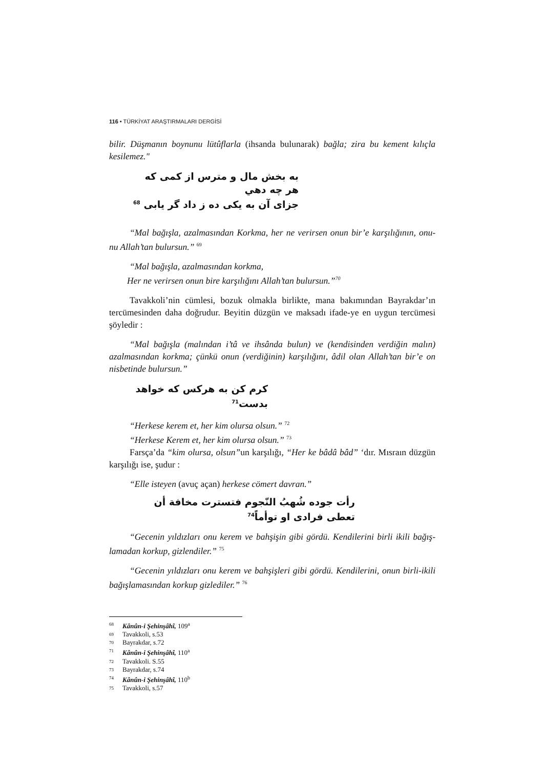116 • TÜRKİYAT ARAŞTIRMALARI DERGİSİ
bilir. Düşmanın boynunu lütûflarla (ihsanda bulunarak) bağla; zira bu kement kılıçla kesilemez."
به بخش مال و مترس از كمی كه هر چه دهي
جزای آن به يكی ده ز داد گر يابی <sup>68</sup>
“Mal bağışla, azalmasından Korkma, her ne verirsen onun bir’e karşılığının, onu-nu Allah’tan bulursun.” <sup>69</sup>
“Mal bağışla, azalmasından korkma,
Her ne verirsen onun bire karşılığını Allah’tan bulursun.”<sup>70</sup>
Tavakkoli’nin cümlesi, bozuk olmakla birlikte, mana bakımından Bayrakdar’ın tercümesinden daha doğrudur. Beyitin düzgün ve maksadı ifade-ye en uygun tercümesi şöyledir :
“Mal bağışla (malından i’tâ ve ihsânda bulun) ve (kendisinden verdiğin malın) azalmasından korkma; çünkü onun (verdiğinin) karşılığını, âdil olan Allah’tan bir’e on nisbetinde bulursun.”
كرم كن به هركس كه خواهد بدست<sup>71</sup>
“Herkese kerem et, her kim olursa olsun.” <sup>72</sup>
“Herkese Kerem et, her kim olursa olsun.” <sup>73</sup>
Farsça’da “kim olursa, olsun”un karşılığı, “Her ke bâdâ bâd” ‘dır. Mısraın düzgün karşılığı ise, şudur :
“Elle isteyen (avuç açan) herkese cömert davran.”
رأت جوده شُهبُ النّجوم فتسترت مخافة أن تعطى فرادى او توأماً<sup>74</sup>
“Gecenin yıldızları onu kerem ve bahşişin gibi gördü. Kendilerini birli ikili bağış-lamadan korkup, gizlendiler.” <sup>75</sup>
“Gecenin yıldızları onu kerem ve bahşişleri gibi gördü. Kendilerini, onun birli-ikili bağışlamasından korkup gizlediler.” <sup>76</sup>
68 Kânûn-i Şehinşâhî, 109<sup>a</sup>
69 Tavakkoli, s.53
70 Bayrakdar, s.72
71 Kânûn-i Şehinşâhî, 110<sup>a</sup>
72 Tavakkoli. S.55
73 Bayrakdar, s.74
74 Kânûn-i Şehinşâhî, 110<sup>b</sup>
75 Tavakkoli, s.57